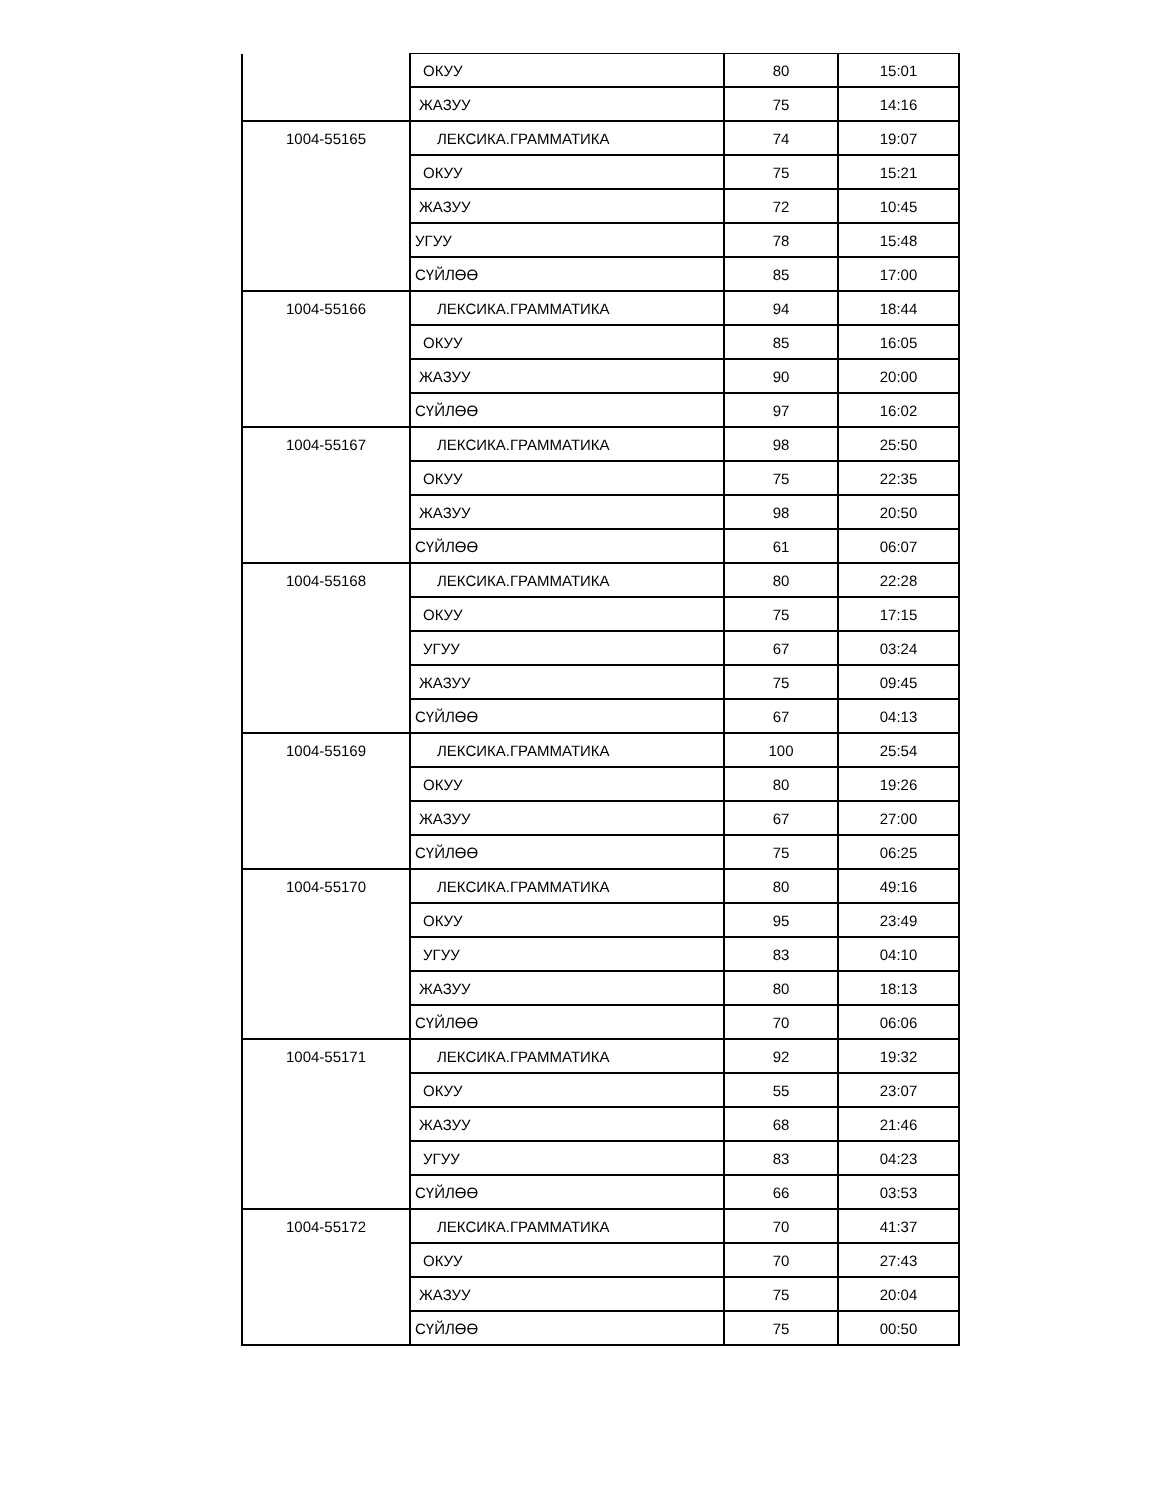| | ОКУУ | 80 | 15:01 |
| | ЖАЗУУ | 75 | 14:16 |
| 1004-55165 | ЛЕКСИКА.ГРАММАТИКА | 74 | 19:07 |
| | ОКУУ | 75 | 15:21 |
| | ЖАЗУУ | 72 | 10:45 |
| | УГУУ | 78 | 15:48 |
| | СҮЙЛӨӨ | 85 | 17:00 |
| 1004-55166 | ЛЕКСИКА.ГРАММАТИКА | 94 | 18:44 |
| | ОКУУ | 85 | 16:05 |
| | ЖАЗУУ | 90 | 20:00 |
| | СҮЙЛӨӨ | 97 | 16:02 |
| 1004-55167 | ЛЕКСИКА.ГРАММАТИКА | 98 | 25:50 |
| | ОКУУ | 75 | 22:35 |
| | ЖАЗУУ | 98 | 20:50 |
| | СҮЙЛӨӨ | 61 | 06:07 |
| 1004-55168 | ЛЕКСИКА.ГРАММАТИКА | 80 | 22:28 |
| | ОКУУ | 75 | 17:15 |
| | УГУУ | 67 | 03:24 |
| | ЖАЗУУ | 75 | 09:45 |
| | СҮЙЛӨӨ | 67 | 04:13 |
| 1004-55169 | ЛЕКСИКА.ГРАММАТИКА | 100 | 25:54 |
| | ОКУУ | 80 | 19:26 |
| | ЖАЗУУ | 67 | 27:00 |
| | СҮЙЛӨӨ | 75 | 06:25 |
| 1004-55170 | ЛЕКСИКА.ГРАММАТИКА | 80 | 49:16 |
| | ОКУУ | 95 | 23:49 |
| | УГУУ | 83 | 04:10 |
| | ЖАЗУУ | 80 | 18:13 |
| | СҮЙЛӨӨ | 70 | 06:06 |
| 1004-55171 | ЛЕКСИКА.ГРАММАТИКА | 92 | 19:32 |
| | ОКУУ | 55 | 23:07 |
| | ЖАЗУУ | 68 | 21:46 |
| | УГУУ | 83 | 04:23 |
| | СҮЙЛӨӨ | 66 | 03:53 |
| 1004-55172 | ЛЕКСИКА.ГРАММАТИКА | 70 | 41:37 |
| | ОКУУ | 70 | 27:43 |
| | ЖАЗУУ | 75 | 20:04 |
| | СҮЙЛӨӨ | 75 | 00:50 |